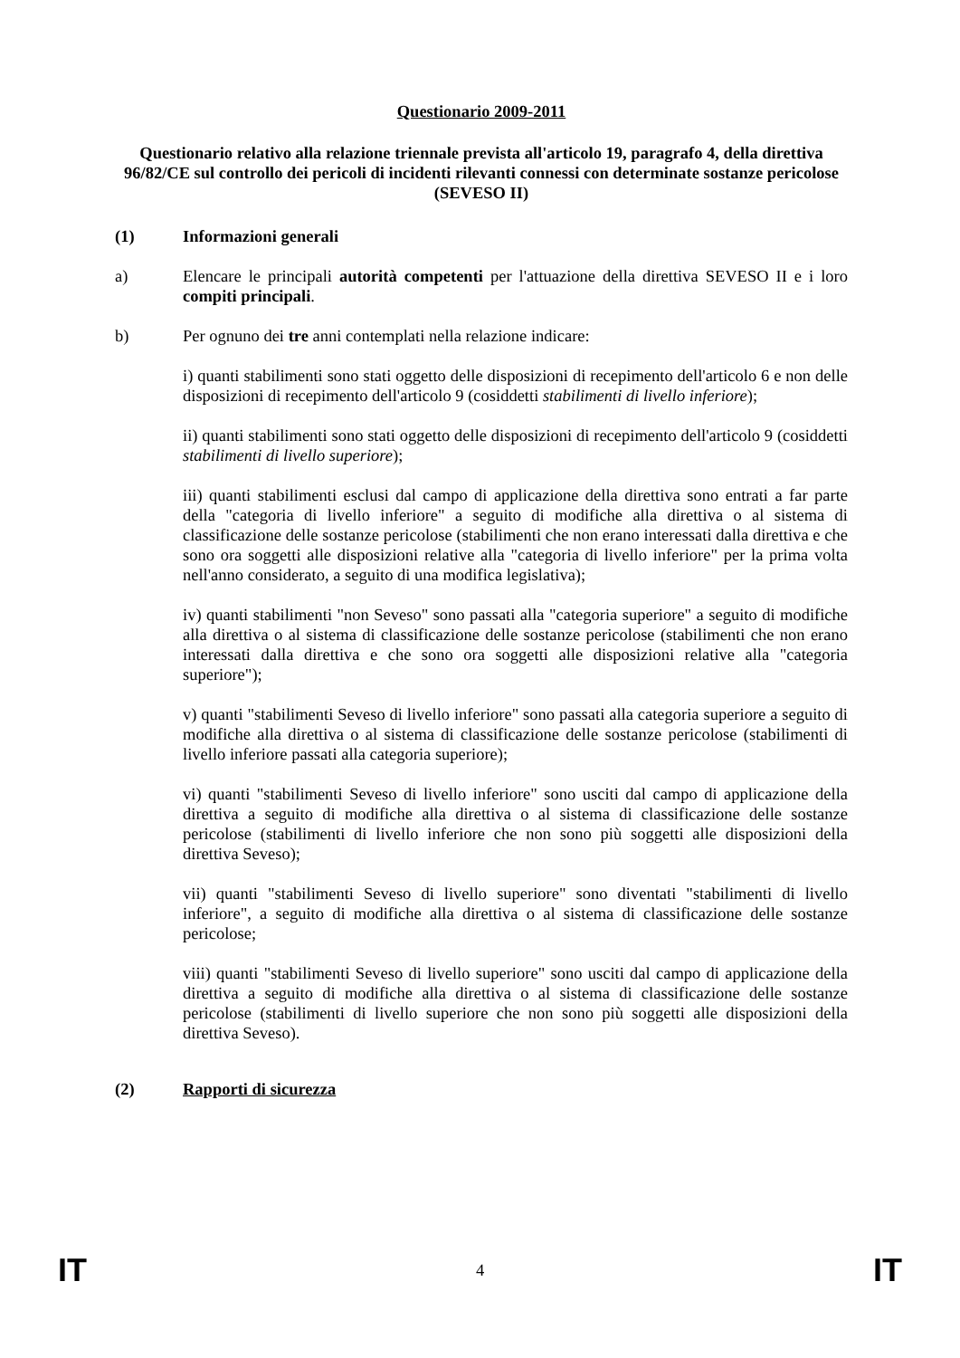Questionario 2009-2011
Questionario relativo alla relazione triennale prevista all'articolo 19, paragrafo 4, della direttiva 96/82/CE sul controllo dei pericoli di incidenti rilevanti connessi con determinate sostanze pericolose (SEVESO II)
(1) Informazioni generali
a) Elencare le principali autorità competenti per l'attuazione della direttiva SEVESO II e i loro compiti principali.
b) Per ognuno dei tre anni contemplati nella relazione indicare:
i) quanti stabilimenti sono stati oggetto delle disposizioni di recepimento dell'articolo 6 e non delle disposizioni di recepimento dell'articolo 9 (cosiddetti stabilimenti di livello inferiore);
ii) quanti stabilimenti sono stati oggetto delle disposizioni di recepimento dell'articolo 9 (cosiddetti stabilimenti di livello superiore);
iii) quanti stabilimenti esclusi dal campo di applicazione della direttiva sono entrati a far parte della "categoria di livello inferiore" a seguito di modifiche alla direttiva o al sistema di classificazione delle sostanze pericolose (stabilimenti che non erano interessati dalla direttiva e che sono ora soggetti alle disposizioni relative alla "categoria di livello inferiore" per la prima volta nell'anno considerato, a seguito di una modifica legislativa);
iv) quanti stabilimenti "non Seveso" sono passati alla "categoria superiore" a seguito di modifiche alla direttiva o al sistema di classificazione delle sostanze pericolose (stabilimenti che non erano interessati dalla direttiva e che sono ora soggetti alle disposizioni relative alla "categoria superiore");
v) quanti "stabilimenti Seveso di livello inferiore" sono passati alla categoria superiore a seguito di modifiche alla direttiva o al sistema di classificazione delle sostanze pericolose (stabilimenti di livello inferiore passati alla categoria superiore);
vi) quanti "stabilimenti Seveso di livello inferiore" sono usciti dal campo di applicazione della direttiva a seguito di modifiche alla direttiva o al sistema di classificazione delle sostanze pericolose (stabilimenti di livello inferiore che non sono più soggetti alle disposizioni della direttiva Seveso);
vii) quanti "stabilimenti Seveso di livello superiore" sono diventati "stabilimenti di livello inferiore", a seguito di modifiche alla direttiva o al sistema di classificazione delle sostanze pericolose;
viii) quanti "stabilimenti Seveso di livello superiore" sono usciti dal campo di applicazione della direttiva a seguito di modifiche alla direttiva o al sistema di classificazione delle sostanze pericolose (stabilimenti di livello superiore che non sono più soggetti alle disposizioni della direttiva Seveso).
(2) Rapporti di sicurezza
IT 4 IT